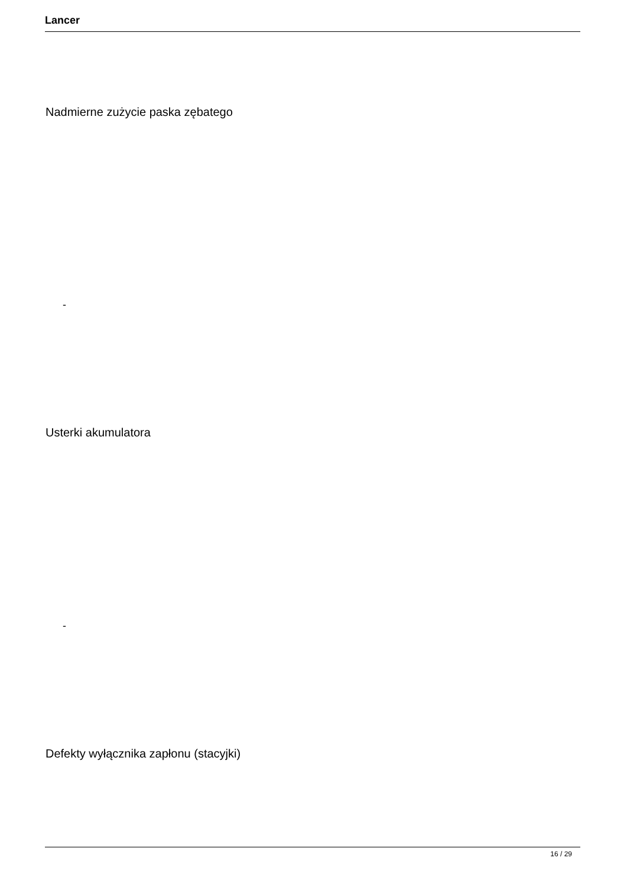Lancer
Nadmierne zużycie paska zębatego
-
Usterki akumulatora
-
Defekty wyłącznika zapłonu (stacyjki)
16 / 29